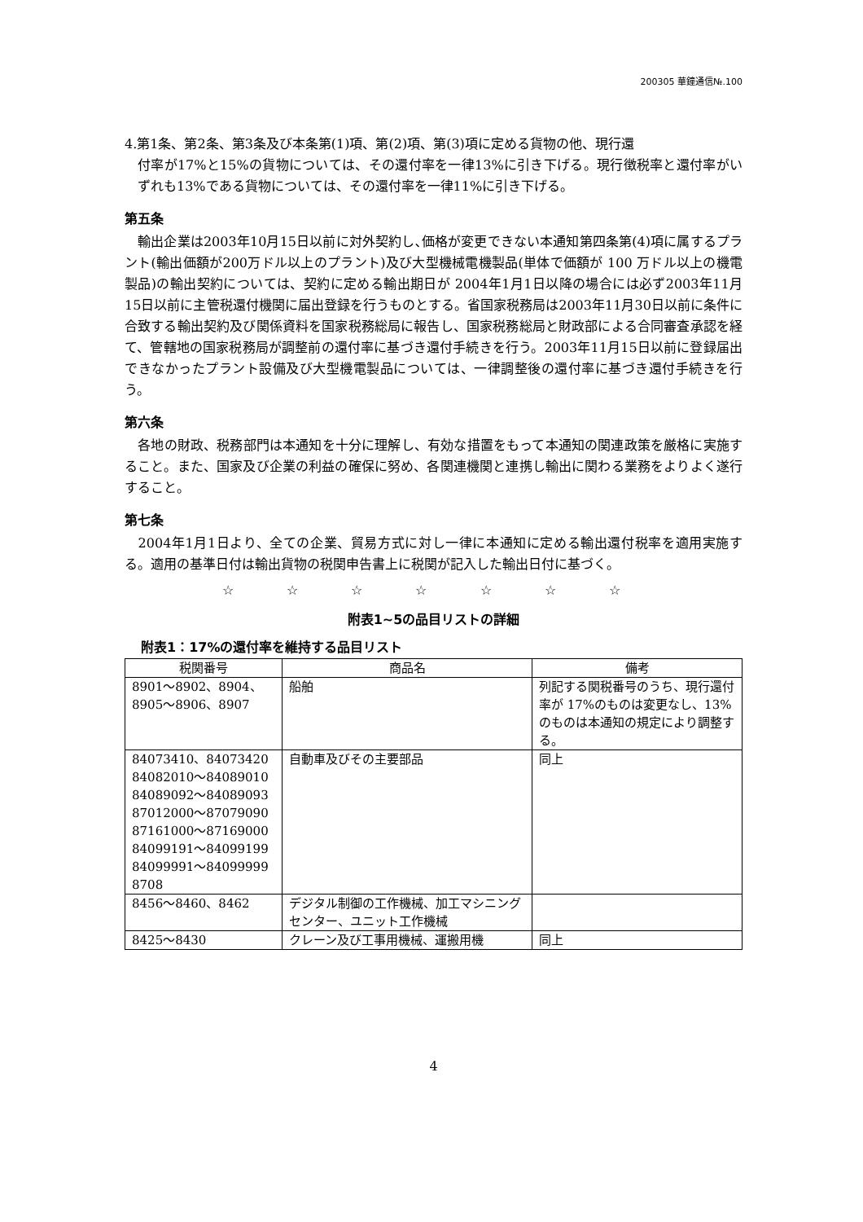200305 華鐘通信№.100
4.第1条、第2条、第3条及び本条第(1)項、第(2)項、第(3)項に定める貨物の他、現行還
付率が17%と15%の貨物については、その還付率を一律13%に引き下げる。現行徴税率と還付率がいずれも13%である貨物については、その還付率を一律11%に引き下げる。
第五条
　輸出企業は2003年10月15日以前に対外契約し､価格が変更できない本通知第四条第(4)項に属するプラント(輸出価額が200万ドル以上のプラント)及び大型機械電機製品(単体で価額が 100 万ドル以上の機電製品)の輸出契約については、契約に定める輸出期日が 2004年1月1日以降の場合には必ず2003年11月15日以前に主管税還付機関に届出登録を行うものとする。省国家税務局は2003年11月30日以前に条件に合致する輸出契約及び関係資料を国家税務総局に報告し、国家税務総局と財政部による合同審査承認を経て、管轄地の国家税務局が調整前の還付率に基づき還付手続きを行う。2003年11月15日以前に登録届出できなかったプラント設備及び大型機電製品については、一律調整後の還付率に基づき還付手続きを行う。
第六条
　各地の財政、税務部門は本通知を十分に理解し、有効な措置をもって本通知の関連政策を厳格に実施すること。また、国家及び企業の利益の確保に努め、各関連機関と連携し輸出に関わる業務をよりよく遂行すること。
第七条
　2004年1月1日より、全ての企業、貿易方式に対し一律に本通知に定める輸出還付税率を適用実施する。適用の基準日付は輸出貨物の税関申告書上に税関が記入した輸出日付に基づく。
☆ ☆ ☆ ☆ ☆ ☆ ☆
附表1~5の品目リストの詳細
附表1：17%の還付率を維持する品目リスト
| 税関番号 | 商品名 | 備考 |
| --- | --- | --- |
| 8901～8902、8904、 8905～8906、8907 | 船舶 | 列記する関税番号のうち、現行還付率が 17%のものは変更なし、13%のものは本通知の規定により調整する。 |
| 84073410、84073420 84082010～84089010 84089092～84089093 87012000～87079090 87161000～87169000 84099191～84099199 84099991～84099999 8708 | 自動車及びその主要部品 | 同上 |
| 8456～8460、8462 | デジタル制御の工作機械、加工マシニングセンター、ユニット工作機械 | |
| 8425～8430 | クレーン及び工事用機械、運搬用機 | 同上 |
4